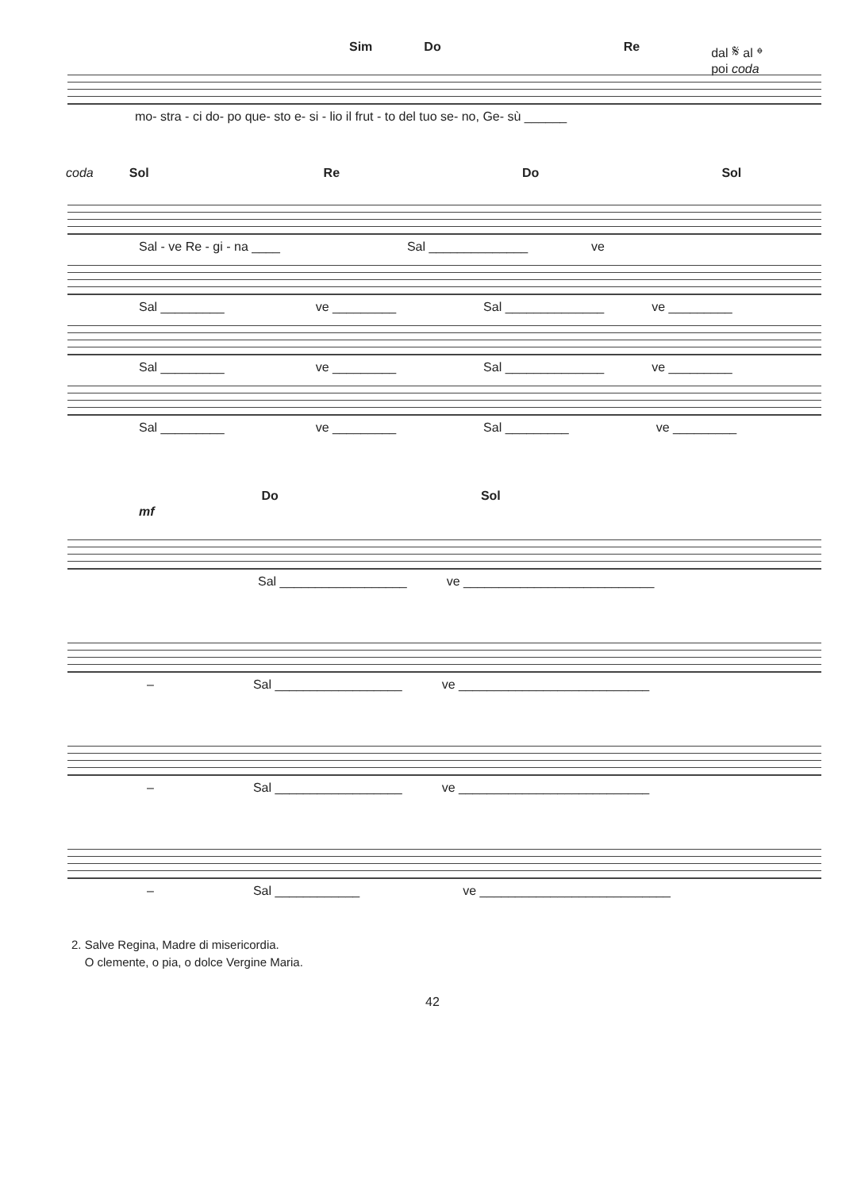Sim Do Re dal 𝄋 al 𝄌
poi coda
mo- stra - ci do- po que- sto e- si - lio il frut - to del tuo se- no, Ge- sù ______
coda Sol Re Do Sol
Sal - ve Re - gi - na ____ Sal ______________ ve
Sal _________ ve _________ Sal ______________ ve _________
Sal _________ ve _________ Sal ______________ ve _________
Sal _________ ve _________ Sal _________ ve _________
mf Do Sol
Sal __________________ ve ___________________________
– Sal __________________ ve ___________________________
– Sal __________________ ve ___________________________
– Sal ____________ ve ___________________________
2. Salve Regina, Madre di misericordia.
O clemente, o pia, o dolce Vergine Maria.
42